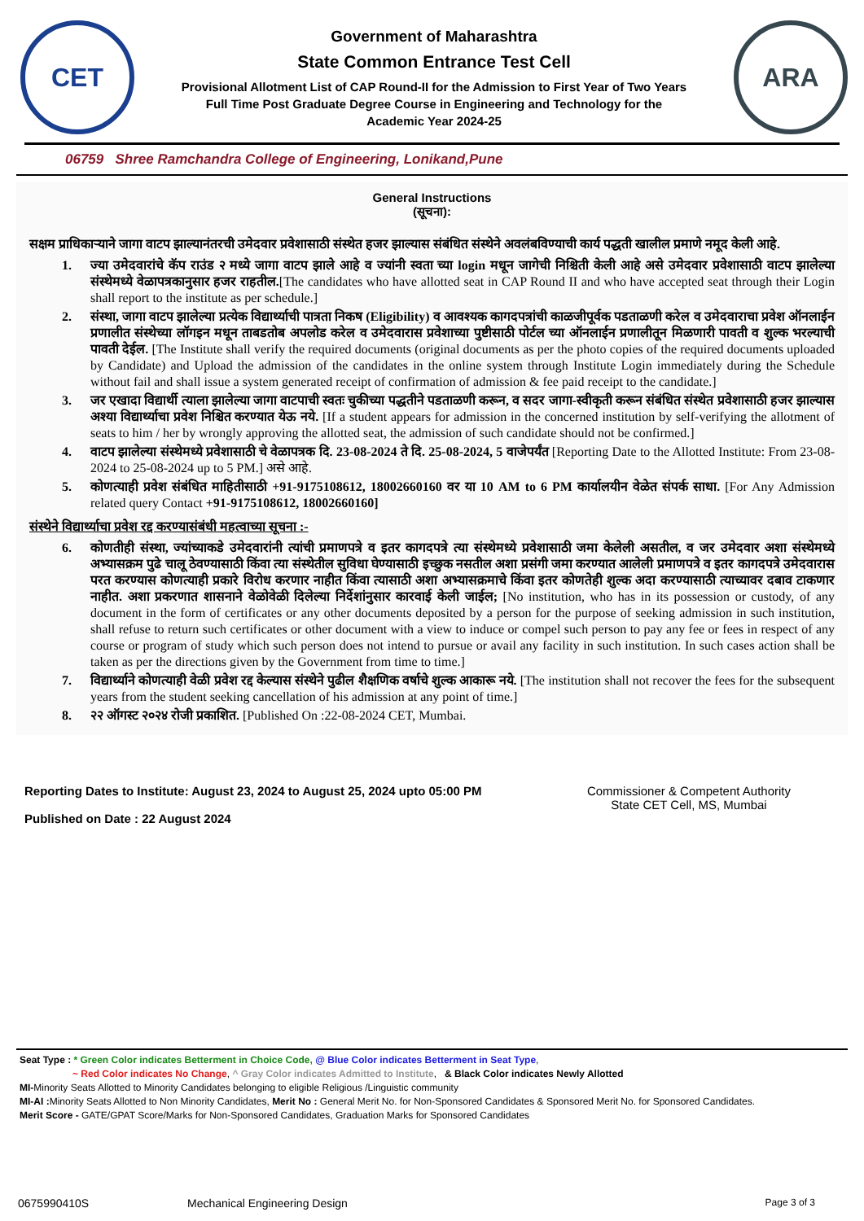CET
Government of Maharashtra
State Common Entrance Test Cell
Provisional Allotment List of CAP Round-II for the Admission to First Year of Two Years
Full Time Post Graduate Degree Course in Engineering and Technology for the
Academic Year 2024-25
ARA
06759 Shree Ramchandra College of Engineering, Lonikand,Pune
General Instructions
(सूचना):
सक्षम प्राधिकाऱ्याने जागा वाटप झाल्यानंतरची उमेदवार प्रवेशासाठी संस्थेत हजर झाल्यास संबंधित संस्थेने अवलंबविण्याची कार्य पद्धती खालील प्रमाणे नमूद केली आहे.
1. ज्या उमेदवारांचे कॅप राउंड २ मध्ये जागा वाटप झाले आहे व ज्यांनी स्वता च्या login मधून जागेची निश्चिती केली आहे असे उमेदवार प्रवेशासाठी वाटप झालेल्या संस्थेमध्ये वेळापत्रकानुसार हजर राहतील.[The candidates who have allotted seat in CAP Round II and who have accepted seat through their Login shall report to the institute as per schedule.]
2. संस्था, जागा वाटप झालेल्या प्रत्येक विद्यार्थ्याची पात्रता निकष (Eligibility) व आवश्यक कागदपत्रांची काळजीपूर्वक पडताळणी करेल व उमेदवाराचा प्रवेश ऑनलाईन प्रणालीत संस्थेच्या लॉगइन मधून ताबडतोब अपलोड करेल व उमेदवारास प्रवेशाच्या पुष्टीसाठी पोर्टल च्या ऑनलाईन प्रणालीतून मिळणारी पावती व शुल्क भरल्याची पावती देईल. [The Institute shall verify the required documents (original documents as per the photo copies of the required documents uploaded by Candidate) and Upload the admission of the candidates in the online system through Institute Login immediately during the Schedule without fail and shall issue a system generated receipt of confirmation of admission & fee paid receipt to the candidate.]
3. जर एखादा विद्यार्थी त्याला झालेल्या जागा वाटपाची स्वतः चुकीच्या पद्धतीने पडताळणी करून, व सदर जागा-स्वीकृती करून संबंधित संस्थेत प्रवेशासाठी हजर झाल्यास अश्या विद्यार्थ्याचा प्रवेश निश्चित करण्यात येऊ नये. [If a student appears for admission in the concerned institution by self-verifying the allotment of seats to him / her by wrongly approving the allotted seat, the admission of such candidate should not be confirmed.]
4. वाटप झालेल्या संस्थेमध्ये प्रवेशासाठी चे वेळापत्रक दि. 23-08-2024 ते दि. 25-08-2024, 5 वाजेपर्यंत [Reporting Date to the Allotted Institute: From 23-08-2024 to 25-08-2024 up to 5 PM.] असे आहे.
5. कोणत्याही प्रवेश संबंधित माहितीसाठी +91-9175108612, 18002660160 वर या 10 AM to 6 PM कार्यालयीन वेळेत संपर्क साधा. [For Any Admission related query Contact +91-9175108612, 18002660160]
संस्थेने विद्यार्थ्याचा प्रवेश रद्द करण्यासंबंधी महत्वाच्या सूचना :-
6. कोणतीही संस्था, ज्यांच्याकडे उमेदवारांनी त्यांची प्रमाणपत्रे व इतर कागदपत्रे त्या संस्थेमध्ये प्रवेशासाठी जमा केलेली असतील, व जर उमेदवार अशा संस्थेमध्ये अभ्यासक्रम पुढे चालू ठेवण्यासाठी किंवा त्या संस्थेतील सुविधा घेण्यासाठी इच्छुक नसतील अशा प्रसंगी जमा करण्यात आलेली प्रमाणपत्रे व इतर कागदपत्रे उमेदवारास परत करण्यास कोणत्याही प्रकारे विरोध करणार नाहीत किंवा त्यासाठी अशा अभ्यासक्रमाचे किंवा इतर कोणतेही शुल्क अदा करण्यासाठी त्याच्यावर दबाव टाकणार नाहीत. अशा प्रकरणात शासनाने वेळोवेळी दिलेल्या निर्देशांनुसार कारवाई केली जाईल; [No institution, who has in its possession or custody, of any document in the form of certificates or any other documents deposited by a person for the purpose of seeking admission in such institution, shall refuse to return such certificates or other document with a view to induce or compel such person to pay any fee or fees in respect of any course or program of study which such person does not intend to pursue or avail any facility in such institution. In such cases action shall be taken as per the directions given by the Government from time to time.]
7. विद्यार्थ्याने कोणत्याही वेळी प्रवेश रद्द केल्यास संस्थेने पुढील शैक्षणिक वर्षाचे शुल्क आकारू नये. [The institution shall not recover the fees for the subsequent years from the student seeking cancellation of his admission at any point of time.]
8. २२ ऑगस्ट २०२४ रोजी प्रकाशित. [Published On :22-08-2024 CET, Mumbai.
Reporting Dates to Institute: August 23, 2024 to August 25, 2024 upto 05:00 PM
Published on Date : 22 August 2024
Commissioner & Competent Authority
State CET Cell, MS, Mumbai
Seat Type : * Green Color indicates Betterment in Choice Code, @ Blue Color indicates Betterment in Seat Type,
~ Red Color indicates No Change, ^ Gray Color indicates Admitted to Institute, & Black Color indicates Newly Allotted
MI-Minority Seats Allotted to Minority Candidates belonging to eligible Religious /Linguistic community
MI-AI : Minority Seats Allotted to Non Minority Candidates, Merit No : General Merit No. for Non-Sponsored Candidates & Sponsored Merit No. for Sponsored Candidates.
Merit Score - GATE/GPAT Score/Marks for Non-Sponsored Candidates, Graduation Marks for Sponsored Candidates
0675990410S Mechanical Engineering Design Page 3 of 3